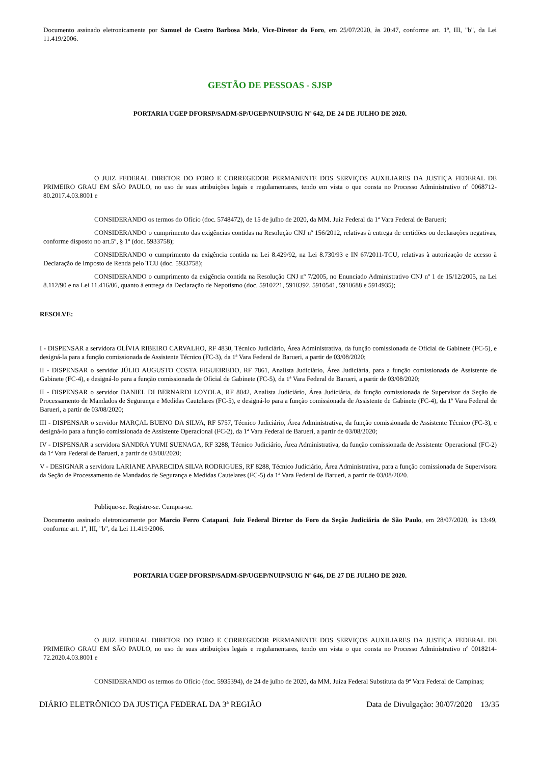Documento assinado eletronicamente por Samuel de Castro Barbosa Melo, Vice-Diretor do Foro, em 25/07/2020, às 20:47, conforme art. 1º, III, "b", da Lei 11.419/2006.
GESTÃO DE PESSOAS - SJSP
PORTARIA UGEP DFORSP/SADM-SP/UGEP/NUIP/SUIG Nº 642, DE 24 DE JULHO DE 2020.
O JUIZ FEDERAL DIRETOR DO FORO E CORREGEDOR PERMANENTE DOS SERVIÇOS AUXILIARES DA JUSTIÇA FEDERAL DE PRIMEIRO GRAU EM SÃO PAULO, no uso de suas atribuições legais e regulamentares, tendo em vista o que consta no Processo Administrativo nº 0068712-80.2017.4.03.8001 e
CONSIDERANDO os termos do Ofício (doc. 5748472), de 15 de julho de 2020, da MM. Juiz Federal da 1ª Vara Federal de Barueri;
CONSIDERANDO o cumprimento das exigências contidas na Resolução CNJ nº 156/2012, relativas à entrega de certidões ou declarações negativas, conforme disposto no art.5º, § 1º (doc. 5933758);
CONSIDERANDO o cumprimento da exigência contida na Lei 8.429/92, na Lei 8.730/93 e IN 67/2011-TCU, relativas à autorização de acesso à Declaração de Imposto de Renda pelo TCU (doc. 5933758);
CONSIDERANDO o cumprimento da exigência contida na Resolução CNJ nº 7/2005, no Enunciado Administrativo CNJ nº 1 de 15/12/2005, na Lei 8.112/90 e na Lei 11.416/06, quanto à entrega da Declaração de Nepotismo (doc. 5910221, 5910392, 5910541, 5910688 e 5914935);
RESOLVE:
I - DISPENSAR a servidora OLÍVIA RIBEIRO CARVALHO, RF 4830, Técnico Judiciário, Área Administrativa, da função comissionada de Oficial de Gabinete (FC-5), e designá-la para a função comissionada de Assistente Técnico (FC-3), da 1ª Vara Federal de Barueri, a partir de 03/08/2020;
II - DISPENSAR o servidor JÚLIO AUGUSTO COSTA FIGUEIREDO, RF 7861, Analista Judiciário, Área Judiciária, para a função comissionada de Assistente de Gabinete (FC-4), e designá-lo para a função comissionada de Oficial de Gabinete (FC-5), da 1ª Vara Federal de Barueri, a partir de 03/08/2020;
II - DISPENSAR o servidor DANIEL DI BERNARDI LOYOLA, RF 8042, Analista Judiciário, Área Judiciária, da função comissionada de Supervisor da Seção de Processamento de Mandados de Segurança e Medidas Cautelares (FC-5), e designá-lo para a função comissionada de Assistente de Gabinete (FC-4), da 1ª Vara Federal de Barueri, a partir de 03/08/2020;
III - DISPENSAR o servidor MARÇAL BUENO DA SILVA, RF 5757, Técnico Judiciário, Área Administrativa, da função comissionada de Assistente Técnico (FC-3), e designá-lo para a função comissionada de Assistente Operacional (FC-2), da 1ª Vara Federal de Barueri, a partir de 03/08/2020;
IV - DISPENSAR a servidora SANDRA YUMI SUENAGA, RF 3288, Técnico Judiciário, Área Administrativa, da função comissionada de Assistente Operacional (FC-2) da 1ª Vara Federal de Barueri, a partir de 03/08/2020;
V - DESIGNAR a servidora LARIANE APARECIDA SILVA RODRIGUES, RF 8288, Técnico Judiciário, Área Administrativa, para a função comissionada de Supervisora da Seção de Processamento de Mandados de Segurança e Medidas Cautelares (FC-5) da 1ª Vara Federal de Barueri, a partir de 03/08/2020.
Publique-se. Registre-se. Cumpra-se.
Documento assinado eletronicamente por Marcio Ferro Catapani, Juiz Federal Diretor do Foro da Seção Judiciária de São Paulo, em 28/07/2020, às 13:49, conforme art. 1º, III, "b", da Lei 11.419/2006.
PORTARIA UGEP DFORSP/SADM-SP/UGEP/NUIP/SUIG Nº 646, DE 27 DE JULHO DE 2020.
O JUIZ FEDERAL DIRETOR DO FORO E CORREGEDOR PERMANENTE DOS SERVIÇOS AUXILIARES DA JUSTIÇA FEDERAL DE PRIMEIRO GRAU EM SÃO PAULO, no uso de suas atribuições legais e regulamentares, tendo em vista o que consta no Processo Administrativo nº 0018214-72.2020.4.03.8001 e
CONSIDERANDO os termos do Ofício (doc. 5935394), de 24 de julho de 2020, da MM. Juíza Federal Substituta da 9ª Vara Federal de Campinas;
DIÁRIO ELETRÔNICO DA JUSTIÇA FEDERAL DA 3ª REGIÃO Data de Divulgação: 30/07/2020 13/35